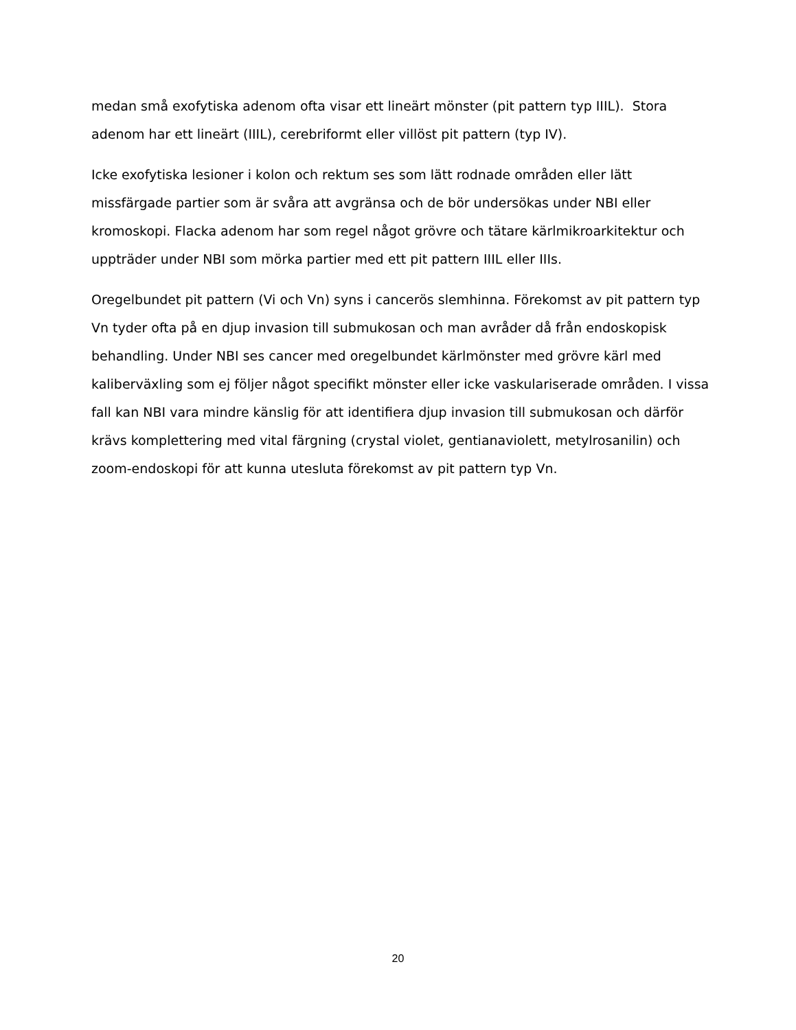medan små exofytiska adenom ofta visar ett lineärt mönster (pit pattern typ IIIL). Stora adenom har ett lineärt (IIIL), cerebriformt eller villöst pit pattern (typ IV).
Icke exofytiska lesioner i kolon och rektum ses som lätt rodnade områden eller lätt missfärgade partier som är svåra att avgränsa och de bör undersökas under NBI eller kromoskopi. Flacka adenom har som regel något grövre och tätare kärlmikroarkitektur och uppträder under NBI som mörka partier med ett pit pattern IIIL eller IIIs.
Oregelbundet pit pattern (Vi och Vn) syns i cancerös slemhinna. Förekomst av pit pattern typ Vn tyder ofta på en djup invasion till submukosan och man avråder då från endoskopisk behandling. Under NBI ses cancer med oregelbundet kärlmönster med grövre kärl med kaliberväxling som ej följer något specifikt mönster eller icke vaskulariserade områden. I vissa fall kan NBI vara mindre känslig för att identifiera djup invasion till submukosan och därför krävs komplettering med vital färgning (crystal violet, gentianaviolett, metylrosanilin) och zoom-endoskopi för att kunna utesluta förekomst av pit pattern typ Vn.
20